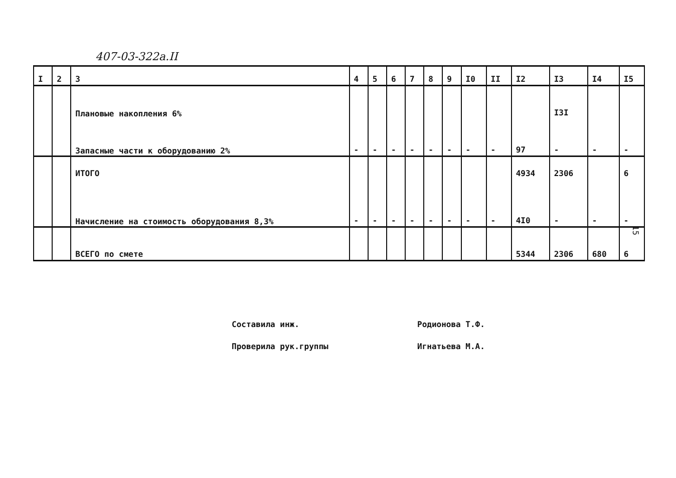407-03-322а.II
| I | 2 | 3 | 4 | 5 | 6 | 7 | 8 | 9 | I0 | II | I2 | I3 | I4 | I5 |
| --- | --- | --- | --- | --- | --- | --- | --- | --- | --- | --- | --- | --- | --- | --- |
| | | Плановые накопления 6% | | | | | | | | | | I3I | | |
| | | Запасные части к оборудованию 2% | - | - | - | - | - | - | - | - | 97 | - | - | - |
| | | ИТОГО | | | | | | | | | 4934 | 2306 | | 6 |
| | | Начисление на стоимость оборудования 8,3% | - | - | - | - | - | - | - | - | 4I0 | - | - | - |
| | | ВСЕГО по смете | | | | | | | | | 5344 | 2306 | 680 | 6 |
15
Составила инж. Родионова Т.Ф.
Проверила рук.группы Игнатьева М.А.